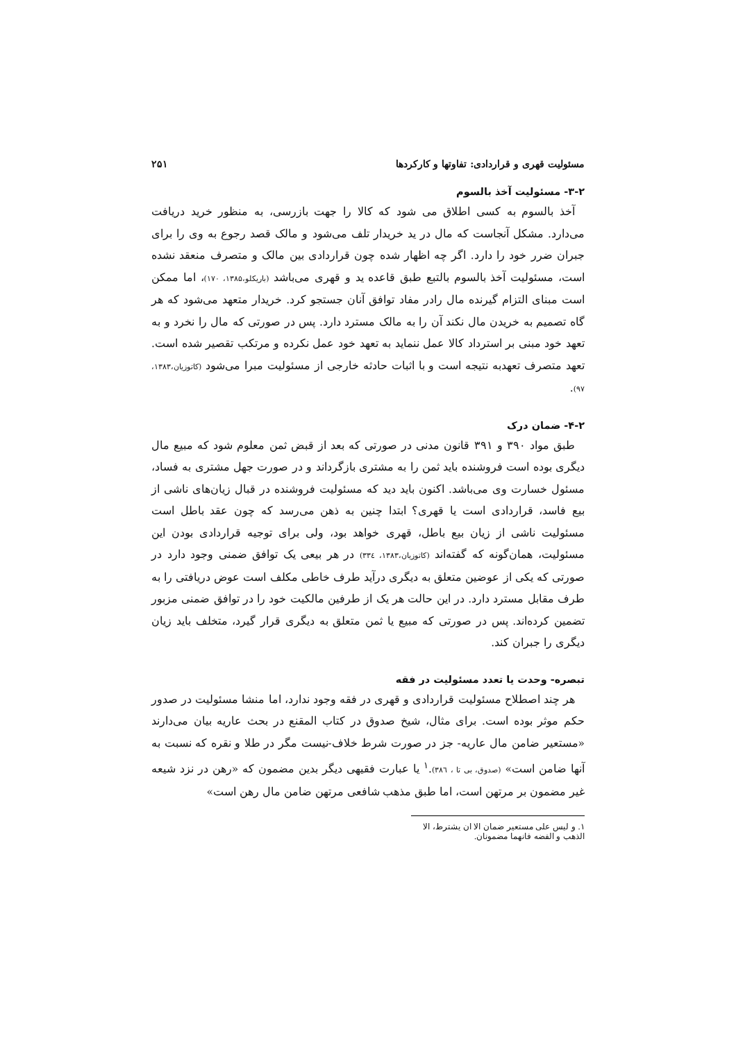مسئولیت قهری و قراردادی: تفاوتها و کارکردها ۲۵۱
۳-۲- مسئولیت آخذ بالسوم
آخذ بالسوم به کسی اطلاق می شود که کالا را جهت بازرسی، به منظور خرید دریافت می‌دارد. مشکل آنجاست که مال در ید خریدار تلف می‌شود و مالک قصد رجوع به وی را برای جبران ضرر خود را دارد. اگر چه اظهار شده چون قراردادی بین مالک و متصرف منعقد نشده است، مسئولیت آخذ بالسوم بالتبع طبق قاعده ید و قهری می‌باشد (باریکلو،۱۳۸۵، ۱۷۰)، اما ممکن است مبنای التزام گیرنده مال رادر مفاد توافق آنان جستجو کرد. خریدار متعهد می‌شود که هر گاه تصمیم به خریدن مال نکند آن را به مالک مسترد دارد. پس در صورتی که مال را نخرد و به تعهد خود مبنی بر استرداد کالا عمل ننماید به تعهد خود عمل نکرده و مرتکب تقصیر شده است. تعهد متصرف تعهدبه نتیجه است و با اثبات حادثه خارجی از مسئولیت مبرا می‌شود (کاتوزیان،۱۳۸۳، ۹۷).
۴-۲- ضمان درک
طبق مواد ۳۹۰ و ۳۹۱ قانون مدنی در صورتی که بعد از قبض ثمن معلوم شود که مبیع مال دیگری بوده است فروشنده باید ثمن را به مشتری بازگرداند و در صورت جهل مشتری به فساد، مسئول خسارت وی می‌باشد. اکنون باید دید که مسئولیت فروشنده در قبال زیان‌های ناشی از بیع فاسد، قراردادی است یا قهری؟ ابتدا چنین به ذهن می‌رسد که چون عقد باطل است مسئولیت ناشی از زیان بیع باطل، قهری خواهد بود، ولی برای توجیه قراردادی بودن این مسئولیت، همان‌گونه که گفته‌اند (کاتوزیان،۱۳۸۳، ۳۳٤) در هر بیعی یک توافق ضمنی وجود دارد در صورتی که یکی از عوضین متعلق به دیگری درآید طرف خاطی مکلف است عوض دریافتی را به طرف مقابل مسترد دارد. در این حالت هر یک از طرفین مالکیت خود را در توافق ضمنی مزبور تضمین کرده‌اند. پس در صورتی که مبیع یا ثمن متعلق به دیگری قرار گیرد، متخلف باید زیان دیگری را جبران کند.
تبصره- وحدت یا تعدد مسئولیت در فقه
هر چند اصطلاح مسئولیت قراردادی و قهری در فقه وجود ندارد، اما منشا مسئولیت در صدور حکم موثر بوده است. برای مثال، شیخ صدوق در کتاب المقنع در بحث عاریه بیان می‌دارند «مستعیر ضامن مال عاریه- جز در صورت شرط خلاف-نیست مگر در طلا و نقره که نسبت به آنها ضامن است» (صدوق، بی تا ، ۳۸٦).<sup>۱</sup> یا عبارت فقیهی دیگر بدین مضمون که «رهن در نزد شیعه غیر مضمون بر مرتهن است، اما طبق مذهب شافعی مرتهن ضامن مال رهن است»
۱. و لیس علی مستعیر ضمان الا ان یشترط، الا الذهب و الفضه فانهما مضمونان.